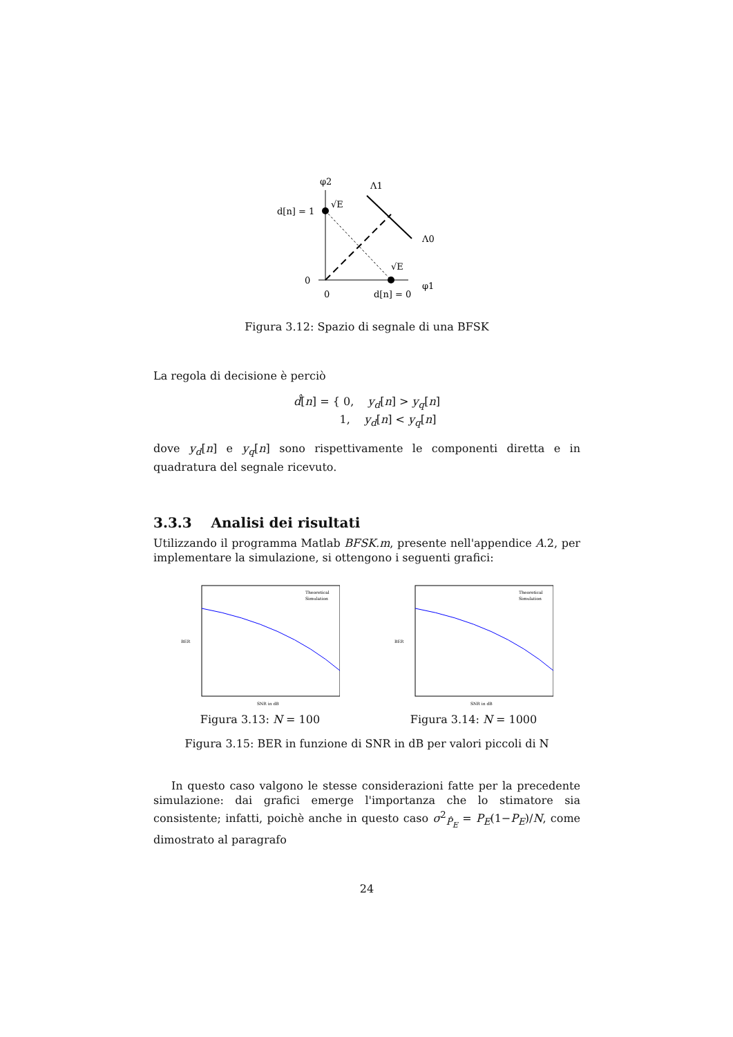φ2
Λ1
Λ0
φ1
d[n] = 1
√E
√E
0
0
d[n] = 0
Figura 3.12: Spazio di segnale di una BFSK
La regola di decisione è perciò
d̂[n] = { 0, y<sub>d</sub>[n] > y<sub>q</sub>[n]
1, y<sub>d</sub>[n] < y<sub>q</sub>[n]
dove y<sub>d</sub>[n] e y<sub>q</sub>[n] sono rispettivamente le componenti diretta e in quadratura del segnale ricevuto.
3.3.3 Analisi dei risultati
Utilizzando il programma Matlab BFSK.m, presente nell'appendice A.2, per implementare la simulazione, si ottengono i seguenti grafici:
Theoretical
Simulation
BER
SNR in dB
Figura 3.13: N = 100
Theoretical
Simulation
BER
SNR in dB
Figura 3.14: N = 1000
Figura 3.15: BER in funzione di SNR in dB per valori piccoli di N
In questo caso valgono le stesse considerazioni fatte per la precedente simulazione: dai grafici emerge l'importanza che lo stimatore sia consistente; infatti, poichè anche in questo caso σ<sup>2</sup><sub>P̂<sub>E</sub></sub> = P<sub>E</sub>(1−P<sub>E</sub>)/N, come dimostrato al paragrafo
24